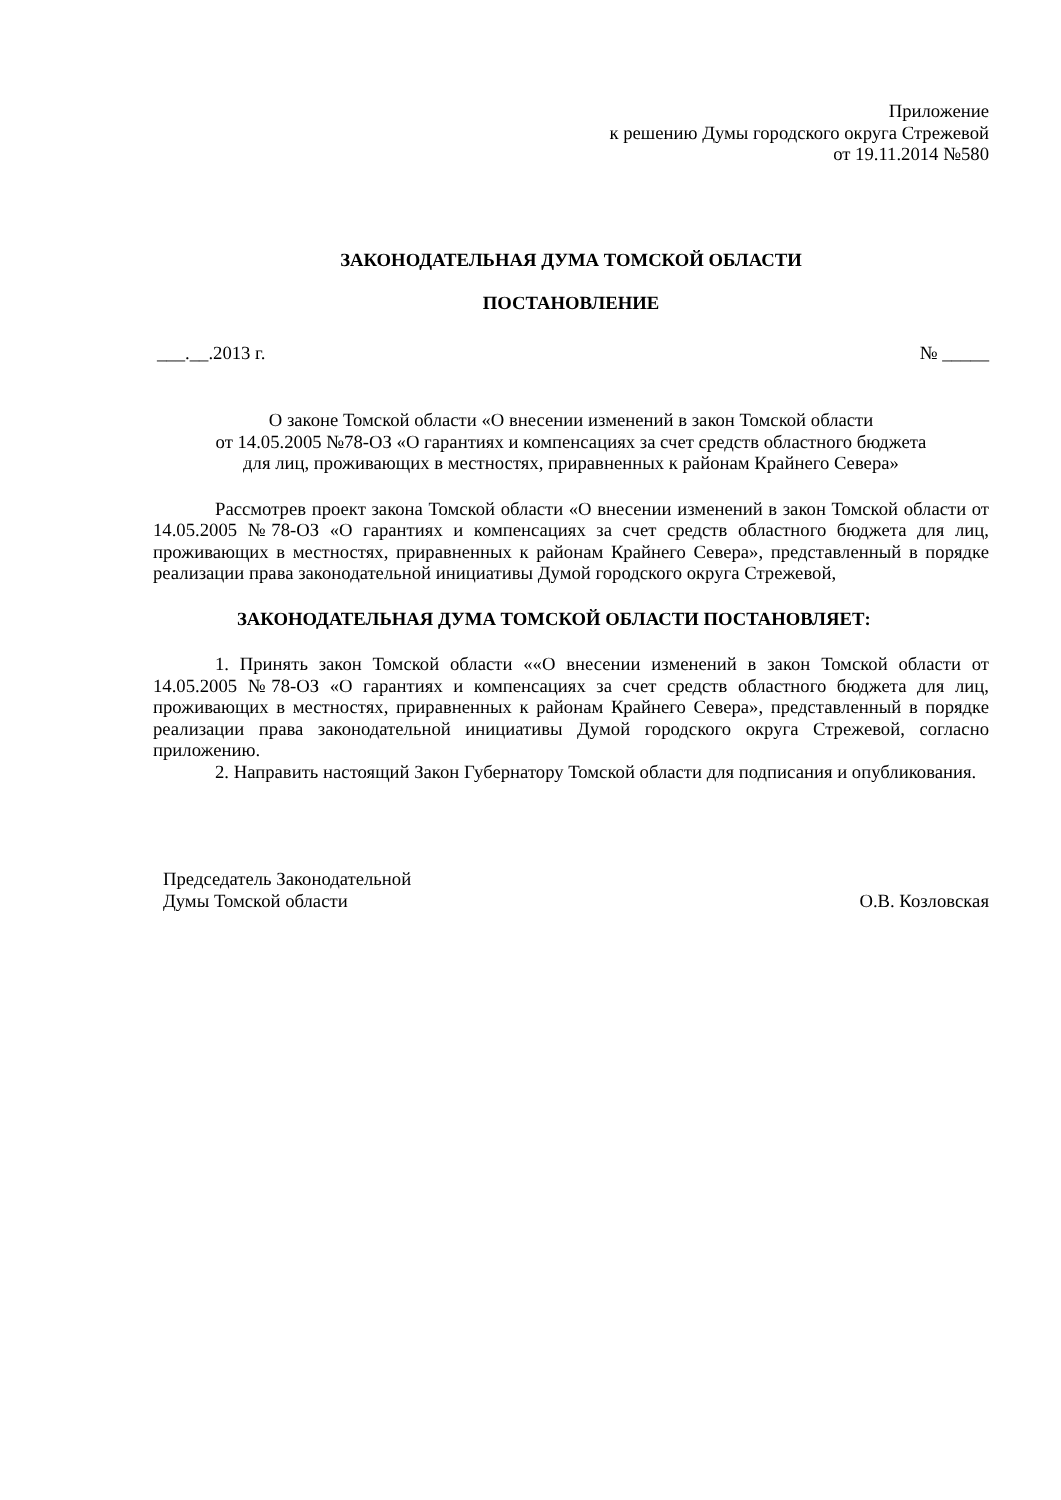Приложение
к решению Думы городского округа Стрежевой
от 19.11.2014 №580
ЗАКОНОДАТЕЛЬНАЯ ДУМА ТОМСКОЙ ОБЛАСТИ
ПОСТАНОВЛЕНИЕ
___.__.2013 г. № _____
О законе Томской области «О внесении изменений в закон Томской области
от 14.05.2005 №78-ОЗ «О гарантиях и компенсациях за счет средств областного бюджета
для лиц, проживающих в местностях, приравненных к районам Крайнего Севера»
Рассмотрев проект закона Томской области «О внесении изменений в закон Томской области от 14.05.2005 №78-ОЗ «О гарантиях и компенсациях за счет средств областного бюджета для лиц, проживающих в местностях, приравненных к районам Крайнего Севера», представленный в порядке реализации права законодательной инициативы Думой городского округа Стрежевой,
ЗАКОНОДАТЕЛЬНАЯ ДУМА ТОМСКОЙ ОБЛАСТИ ПОСТАНОВЛЯЕТ:
1. Принять закон Томской области ««О внесении изменений в закон Томской области от 14.05.2005 №78-ОЗ «О гарантиях и компенсациях за счет средств областного бюджета для лиц, проживающих в местностях, приравненных к районам Крайнего Севера», представленный в порядке реализации права законодательной инициативы Думой городского округа Стрежевой, согласно приложению.
2. Направить настоящий Закон Губернатору Томской области для подписания и опубликования.
Председатель Законодательной
Думы Томской области О.В. Козловская